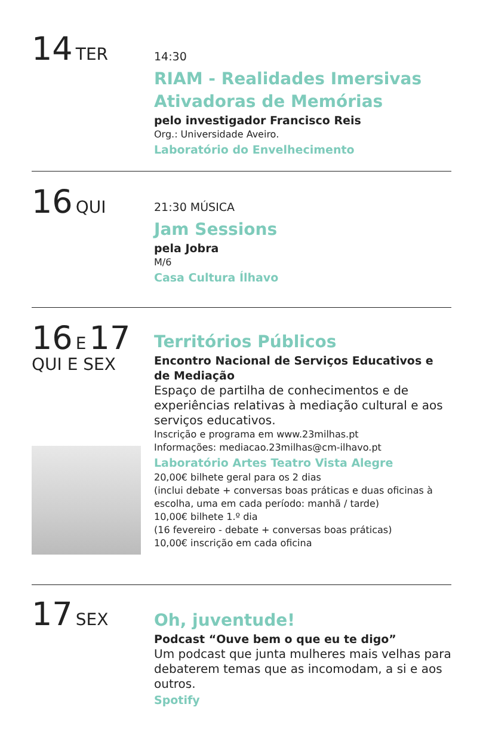14 TER
14:30
RIAM - Realidades Imersivas Ativadoras de Memórias
pelo investigador Francisco Reis
Org.: Universidade Aveiro.
Laboratório do Envelhecimento
16 QUI
21:30 MÚSICA
Jam Sessions
pela Jobra
M/6
Casa Cultura Ílhavo
16 E 17
QUI E SEX
Territórios Públicos
Encontro Nacional de Serviços Educativos e de Mediação
Espaço de partilha de conhecimentos e de experiências relativas à mediação cultural e aos serviços educativos.
Inscrição e programa em www.23milhas.pt
Informações: mediacao.23milhas@cm-ilhavo.pt
Laboratório Artes Teatro Vista Alegre
20,00€ bilhete geral para os 2 dias
(inclui debate + conversas boas práticas e duas oficinas à escolha, uma em cada período: manhã / tarde)
10,00€ bilhete 1.º dia
(16 fevereiro - debate + conversas boas práticas)
10,00€ inscrição em cada oficina
17 SEX
Oh, juventude!
Podcast “Ouve bem o que eu te digo”
Um podcast que junta mulheres mais velhas para debaterem temas que as incomodam, a si e aos outros.
Spotify